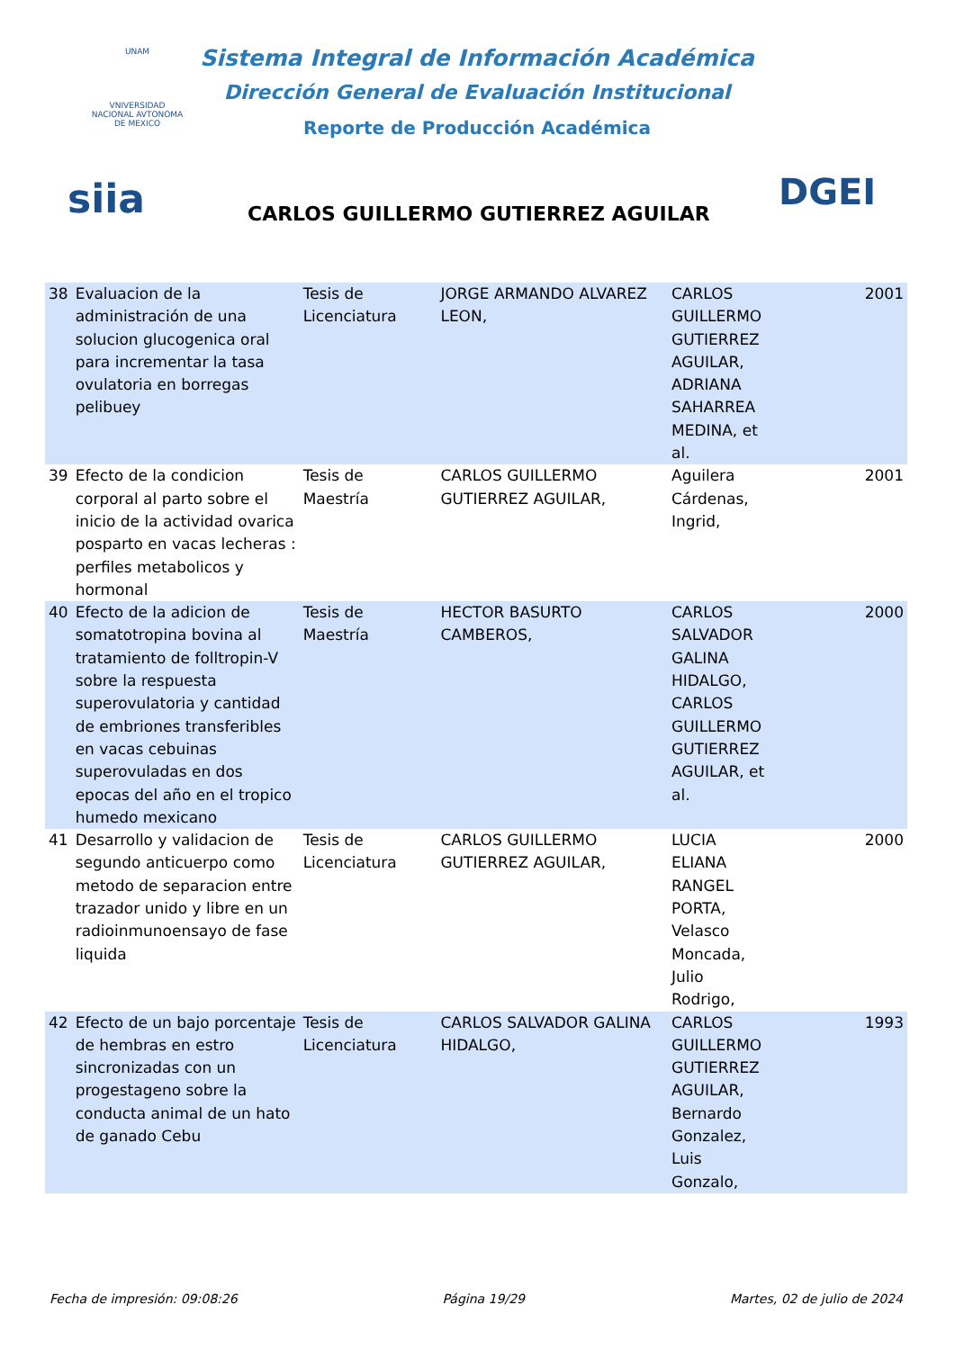UNAM
VNIVERSIDAD NACIONAL AVTONOMA DE MEXICO
Sistema Integral de Información Académica
Dirección General de Evaluación Institucional
Reporte de Producción Académica
DGEI
siia
CARLOS GUILLERMO GUTIERREZ AGUILAR
| 38 | Evaluacion de la administración de una solucion glucogenica oral para incrementar la tasa ovulatoria en borregas pelibuey | Tesis de Licenciatura | JORGE ARMANDO ALVAREZ LEON, | CARLOS GUILLERMO GUTIERREZ AGUILAR, ADRIANA SAHARREA MEDINA, et al. | 2001 |
| 39 | Efecto de la condicion corporal al parto sobre el inicio de la actividad ovarica posparto en vacas lecheras : perfiles metabolicos y hormonal | Tesis de Maestría | CARLOS GUILLERMO GUTIERREZ AGUILAR, | Aguilera Cárdenas, Ingrid, | 2001 |
| 40 | Efecto de la adicion de somatotropina bovina al tratamiento de folltropin-V sobre la respuesta superovulatoria y cantidad de embriones transferibles en vacas cebuinas superovuladas en dos epocas del año en el tropico humedo mexicano | Tesis de Maestría | HECTOR BASURTO CAMBEROS, | CARLOS SALVADOR GALINA HIDALGO, CARLOS GUILLERMO GUTIERREZ AGUILAR, et al. | 2000 |
| 41 | Desarrollo y validacion de segundo anticuerpo como metodo de separacion entre trazador unido y libre en un radioinmunoensayo de fase liquida | Tesis de Licenciatura | CARLOS GUILLERMO GUTIERREZ AGUILAR, | LUCIA ELIANA RANGEL PORTA, Velasco Moncada, Julio Rodrigo, | 2000 |
| 42 | Efecto de un bajo porcentaje de hembras en estro sincronizadas con un progestageno sobre la conducta animal de un hato de ganado Cebu | Tesis de Licenciatura | CARLOS SALVADOR GALINA HIDALGO, | CARLOS GUILLERMO GUTIERREZ AGUILAR, Bernardo Gonzalez, Luis Gonzalo, | 1993 |
Fecha de impresión: 09:08:26 Página 19/29 Martes, 02 de julio de 2024